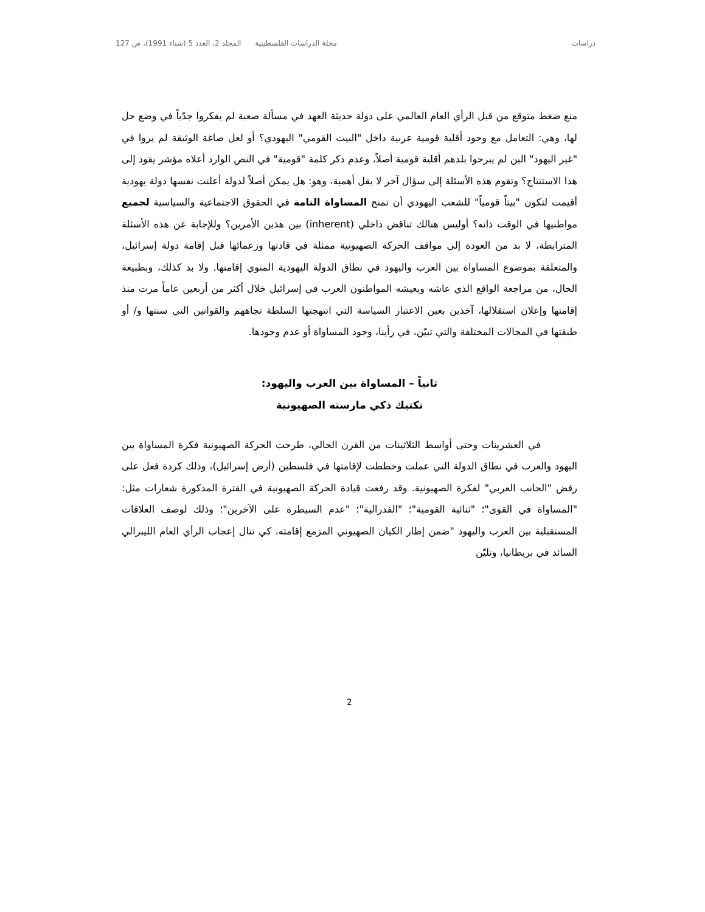دراسات مجلة الدراسات الفلسطينية المجلد 2، العدد 5 (شتاء 1991)، ص 127
منع ضغط متوقع من قبل الرأي العام العالمي على دولة حديثة العهد في مسألة صعبة لم يفكروا جدّياً في وضع حل لها، وهي: التعامل مع وجود أقلية قومية عربية داخل "البيت القومي" اليهودي؟ أو لعل صاغة الوثيقة لم يروا في "غير اليهود" الين لم يبرحوا بلدهم أقلية قومية أصلاً، وعدم ذكر كلمة "قومية" في النص الوارد أعلاه مؤشر يقود إلى هذا الاستنتاج؟ وتقوم هذه الأسئلة إلى سؤال آخر لا يقل أهمية، وهو: هل يمكن أصلاً لدولة أعلنت نفسها دولة يهودية أقيمت لتكون "بيتاً قومياً" للشعب اليهودي أن تمنح المساواة التامة في الحقوق الاجتماعية والسياسية لجميع مواطنيها في الوقت ذاته؟ أوليس هنالك تناقض داخلي (inherent) بين هذين الأمرين؟ وللإجابة عن هذه الأسئلة المترابطة، لا بد من العودة إلى مواقف الحركة الصهيونية ممثلة في قادتها وزعمائها قبل إقامة دولة إسرائيل، والمتعلقة بموضوع المساواة بين العرب واليهود في نطاق الدولة اليهودية المنوي إقامتها. ولا بد كذلك، وبطبيعة الحال، من مراجعة الواقع الذي عاشه ويعيشه المواطنون العرب في إسرائيل خلال أكثر من أربعين عاماً مرت منذ إقامتها وإعلان استقلالها، آخذين بعين الاعتبار السياسة التي انتهجتها السلطة تجاههم والقوانين التي سنتها و/ أو طبقتها في المجالات المختلفة والتي تبيّن، في رأينا، وجود المساواة أو عدم وجودها.
ثانياً – المساواة بين العرب واليهود:
تكتيك ذكي مارسته الصهيونية
في العشرينات وحتى أواسط الثلاثينات من القرن الحالي، طرحت الحركة الصهيونية فكرة المساواة بين اليهود والعرب في نطاق الدولة التي عملت وخططت لإقامتها في فلسطين (أرض إسرائيل)، وذلك كردة فعل على رفض "الجانب العربي" لفكرة الصهيونية. وقد رفعت قيادة الحركة الصهيونية في الفترة المذكورة شعارات مثل: "المساواة في القوى"؛ "ثنائية القومية"؛ "الفدرالية"؛ "عدم السيطرة على الآخرين"؛ وذلك لوصف العلاقات المستقبلية بين العرب واليهود "ضمن إطار الكيان الصهيوني المزمع إقامته، كي تنال إعجاب الرأي العام الليبرالي السائد في بريطانيا، وتليّن
2